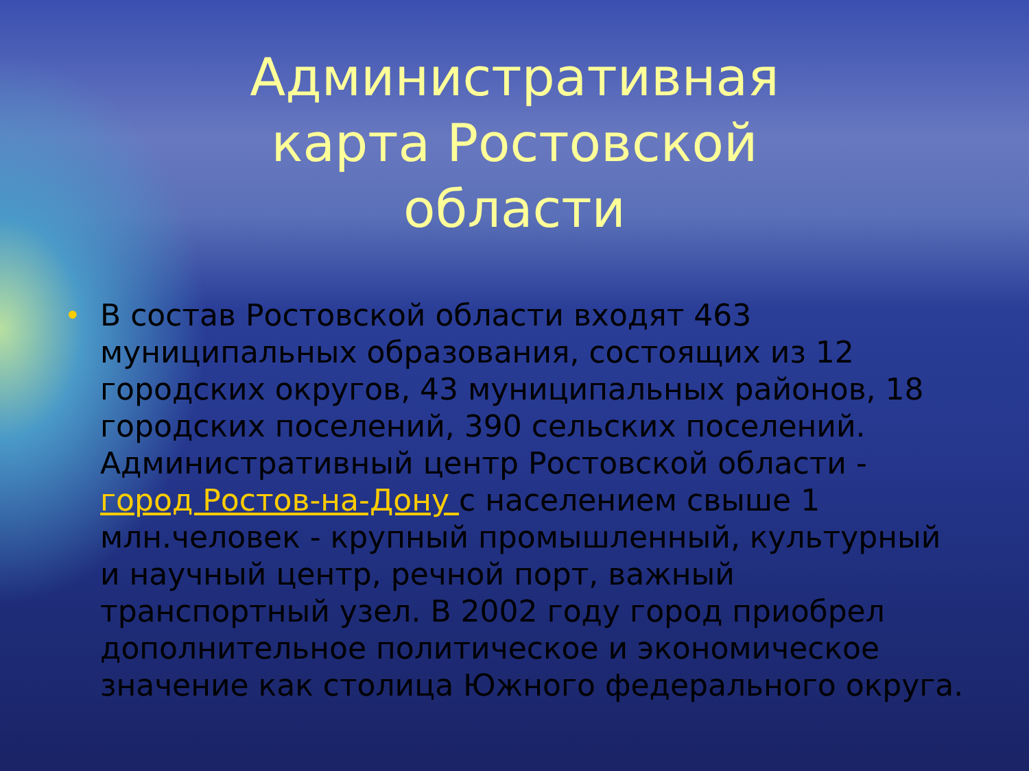Административная карта Ростовской области
• В состав Ростовской области входят 463 муниципальных образования, состоящих из 12 городских округов, 43 муниципальных районов, 18 городских поселений, 390 сельских поселений. Административный центр Ростовской области - город Ростов-на-Дону с населением свыше 1 млн.человек - крупный промышленный, культурный и научный центр, речной порт, важный транспортный узел. В 2002 году город приобрел дополнительное политическое и экономическое значение как столица Южного федерального округа.